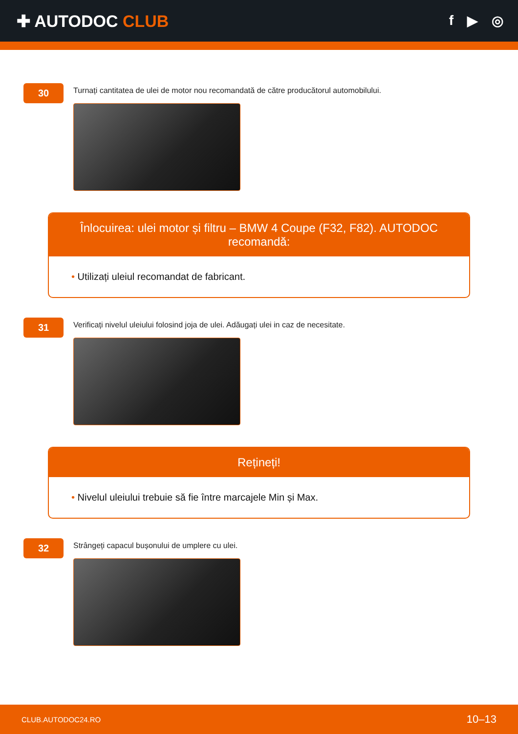✚ AUTODOC CLUB
f ▶ ◎
30
Turnați cantitatea de ulei de motor nou recomandată de către producătorul automobilului.
Înlocuirea: ulei motor și filtru – BMW 4 Coupe (F32, F82). AUTODOC recomandă:
• Utilizați uleiul recomandat de fabricant.
31
Verificați nivelul uleiului folosind joja de ulei. Adăugați ulei in caz de necesitate.
Rețineți!
• Nivelul uleiului trebuie să fie între marcajele Min și Max.
32
Strângeți capacul bușonului de umplere cu ulei.
CLUB.AUTODOC24.RO 10–13